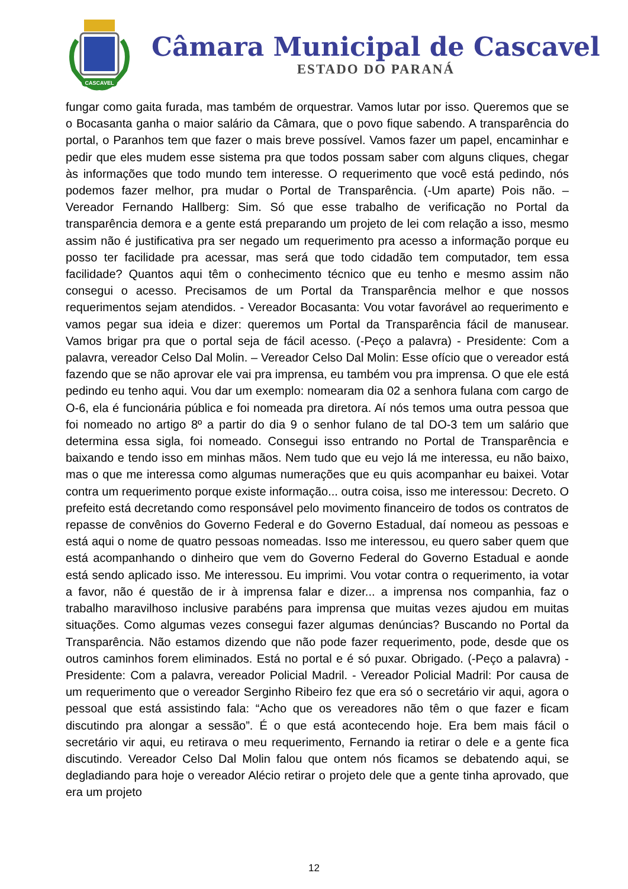CASCAVEL
Câmara Municipal de Cascavel
ESTADO DO PARANÁ
fungar como gaita furada, mas também de orquestrar. Vamos lutar por isso. Queremos que se o Bocasanta ganha o maior salário da Câmara, que o povo fique sabendo. A transparência do portal, o Paranhos tem que fazer o mais breve possível. Vamos fazer um papel, encaminhar e pedir que eles mudem esse sistema pra que todos possam saber com alguns cliques, chegar às informações que todo mundo tem interesse. O requerimento que você está pedindo, nós podemos fazer melhor, pra mudar o Portal de Transparência. (-Um aparte) Pois não. – Vereador Fernando Hallberg: Sim. Só que esse trabalho de verificação no Portal da transparência demora e a gente está preparando um projeto de lei com relação a isso, mesmo assim não é justificativa pra ser negado um requerimento pra acesso a informação porque eu posso ter facilidade pra acessar, mas será que todo cidadão tem computador, tem essa facilidade? Quantos aqui têm o conhecimento técnico que eu tenho e mesmo assim não consegui o acesso. Precisamos de um Portal da Transparência melhor e que nossos requerimentos sejam atendidos. - Vereador Bocasanta: Vou votar favorável ao requerimento e vamos pegar sua ideia e dizer: queremos um Portal da Transparência fácil de manusear. Vamos brigar pra que o portal seja de fácil acesso. (-Peço a palavra) - Presidente: Com a palavra, vereador Celso Dal Molin. – Vereador Celso Dal Molin: Esse ofício que o vereador está fazendo que se não aprovar ele vai pra imprensa, eu também vou pra imprensa. O que ele está pedindo eu tenho aqui. Vou dar um exemplo: nomearam dia 02 a senhora fulana com cargo de O-6, ela é funcionária pública e foi nomeada pra diretora. Aí nós temos uma outra pessoa que foi nomeado no artigo 8º a partir do dia 9 o senhor fulano de tal DO-3 tem um salário que determina essa sigla, foi nomeado. Consegui isso entrando no Portal de Transparência e baixando e tendo isso em minhas mãos. Nem tudo que eu vejo lá me interessa, eu não baixo, mas o que me interessa como algumas numerações que eu quis acompanhar eu baixei. Votar contra um requerimento porque existe informação... outra coisa, isso me interessou: Decreto. O prefeito está decretando como responsável pelo movimento financeiro de todos os contratos de repasse de convênios do Governo Federal e do Governo Estadual, daí nomeou as pessoas e está aqui o nome de quatro pessoas nomeadas. Isso me interessou, eu quero saber quem que está acompanhando o dinheiro que vem do Governo Federal do Governo Estadual e aonde está sendo aplicado isso. Me interessou. Eu imprimi. Vou votar contra o requerimento, ia votar a favor, não é questão de ir à imprensa falar e dizer... a imprensa nos companhia, faz o trabalho maravilhoso inclusive parabéns para imprensa que muitas vezes ajudou em muitas situações. Como algumas vezes consegui fazer algumas denúncias? Buscando no Portal da Transparência. Não estamos dizendo que não pode fazer requerimento, pode, desde que os outros caminhos forem eliminados. Está no portal e é só puxar. Obrigado. (-Peço a palavra) - Presidente: Com a palavra, vereador Policial Madril. - Vereador Policial Madril: Por causa de um requerimento que o vereador Serginho Ribeiro fez que era só o secretário vir aqui, agora o pessoal que está assistindo fala: “Acho que os vereadores não têm o que fazer e ficam discutindo pra alongar a sessão”. É o que está acontecendo hoje. Era bem mais fácil o secretário vir aqui, eu retirava o meu requerimento, Fernando ia retirar o dele e a gente fica discutindo. Vereador Celso Dal Molin falou que ontem nós ficamos se debatendo aqui, se degladiando para hoje o vereador Alécio retirar o projeto dele que a gente tinha aprovado, que era um projeto
12